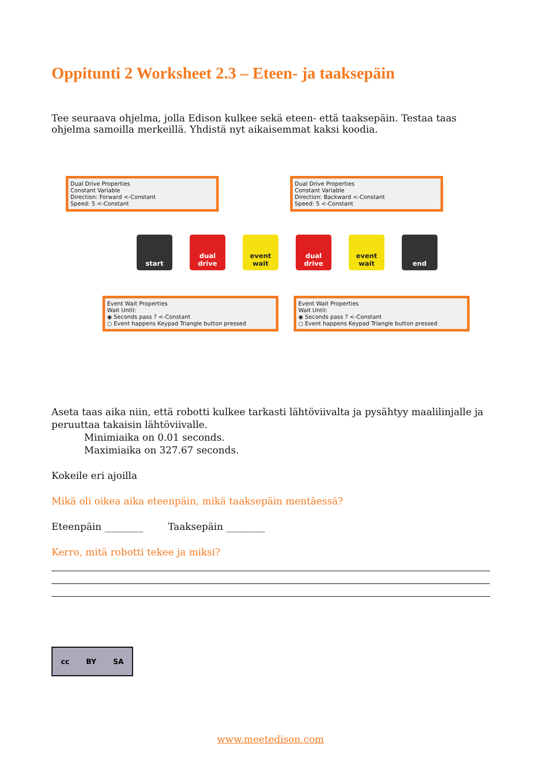Oppitunti 2 Worksheet 2.3 – Eteen- ja taaksepäin
Tee seuraava ohjelma, jolla Edison kulkee sekä eteen- että taaksepäin. Testaa taas ohjelma samoilla merkeillä. Yhdistä nyt aikaisemmat kaksi koodia.
Dual Drive Properties
Constant Variable
Direction: Forward <-Constant
Speed: 5 <-Constant
Dual Drive Properties
Constant Variable
Direction: Backward <-Constant
Speed: 5 <-Constant
start dual drive
event wait
dual drive
event wait
end
Event Wait Properties
Wait Until:
◉ Seconds pass ? <-Constant
○ Event happens Keypad Triangle button pressed
Event Wait Properties
Wait Until:
◉ Seconds pass ? <-Constant
○ Event happens Keypad Triangle button pressed
Aseta taas aika niin, että robotti kulkee tarkasti lähtöviivalta ja pysähtyy maalilinjalle ja peruuttaa takaisin lähtöviivalle.
Minimiaika on 0.01 seconds.
Maximiaika on 327.67 seconds.
Kokeile eri ajoilla
Mikä oli oikea aika eteenpäin, mikä taaksepäin mentäessä?
Eteenpäin ________ Taaksepäin ________
Kerro, mitä robotti tekee ja miksi?
cc BY SA
www.meetedison.com